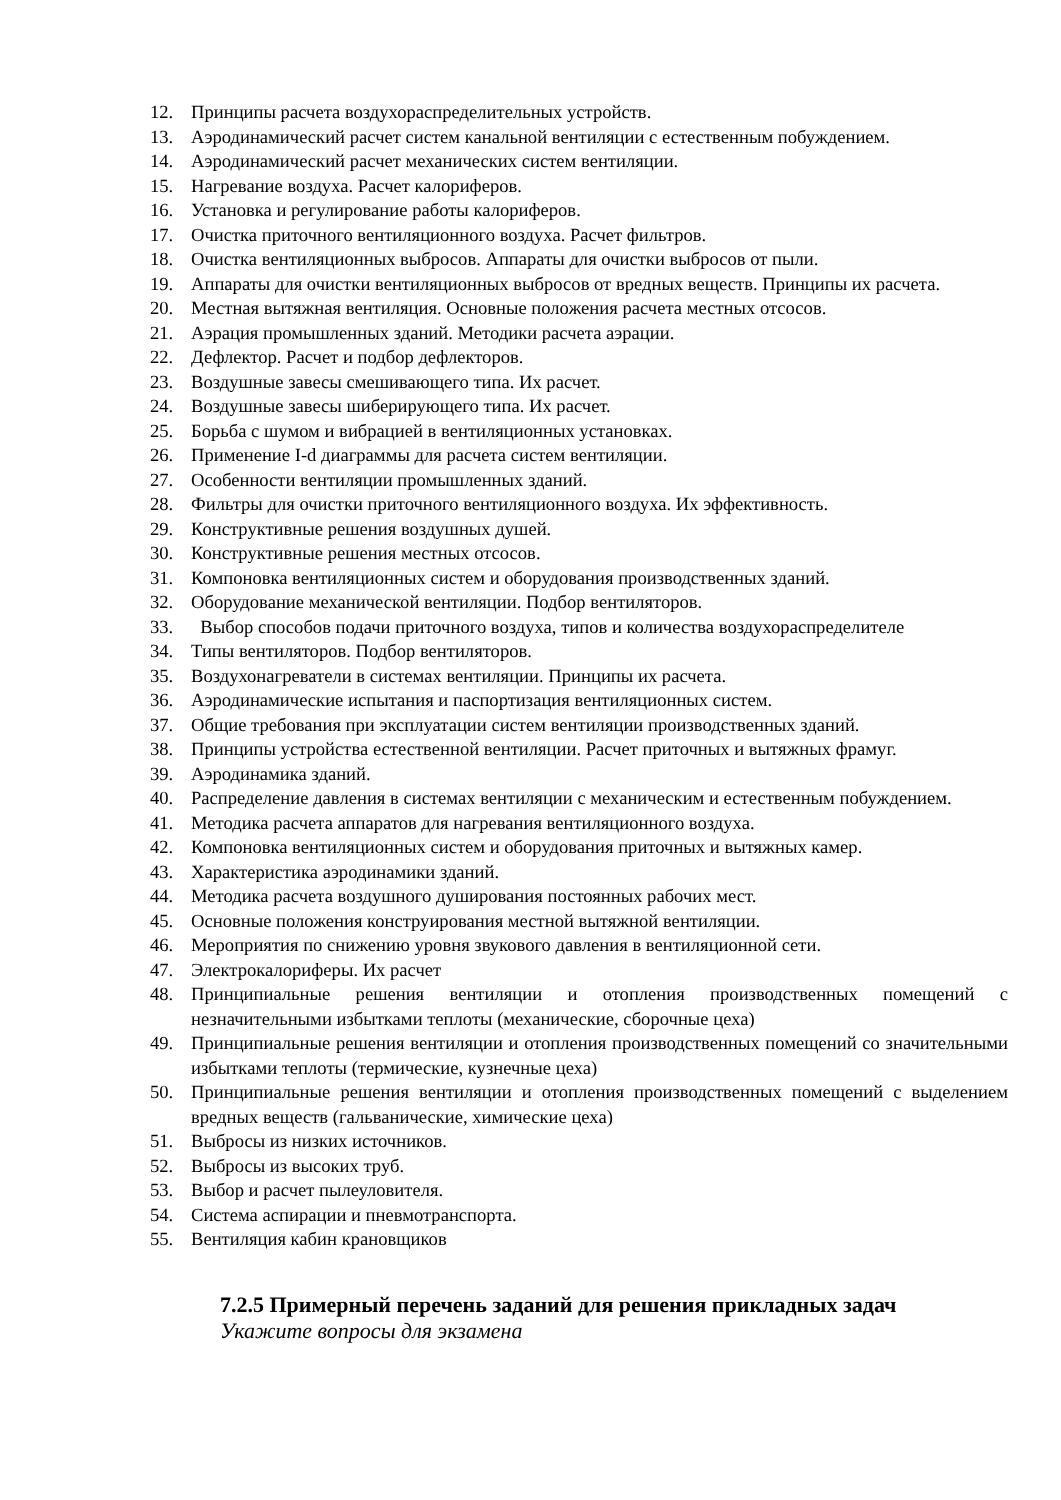12. Принципы расчета воздухораспределительных устройств.
13. Аэродинамический расчет систем канальной вентиляции с естественным побуждением.
14. Аэродинамический расчет механических систем вентиляции.
15. Нагревание воздуха. Расчет калориферов.
16. Установка и регулирование работы калориферов.
17. Очистка приточного вентиляционного воздуха. Расчет фильтров.
18. Очистка вентиляционных выбросов. Аппараты для очистки выбросов от пыли.
19. Аппараты для очистки вентиляционных выбросов от вредных веществ. Принципы их расчета.
20. Местная вытяжная вентиляция. Основные положения расчета местных отсосов.
21. Аэрация промышленных зданий. Методики расчета аэрации.
22. Дефлектор. Расчет и подбор дефлекторов.
23. Воздушные завесы смешивающего типа. Их расчет.
24. Воздушные завесы шиберирующего типа. Их расчет.
25. Борьба с шумом и вибрацией в вентиляционных установках.
26. Применение I-d диаграммы для расчета систем вентиляции.
27. Особенности вентиляции промышленных зданий.
28. Фильтры для очистки приточного вентиляционного воздуха. Их эффективность.
29. Конструктивные решения воздушных душей.
30. Конструктивные решения местных отсосов.
31. Компоновка вентиляционных систем и оборудования производственных зданий.
32. Оборудование механической вентиляции. Подбор вентиляторов.
33. Выбор способов подачи приточного воздуха, типов и количества воздухораспределителе
34. Типы вентиляторов. Подбор вентиляторов.
35. Воздухонагреватели в системах вентиляции. Принципы их расчета.
36. Аэродинамические испытания и паспортизация вентиляционных систем.
37. Общие требования при эксплуатации систем вентиляции производственных зданий.
38. Принципы устройства естественной вентиляции. Расчет приточных и вытяжных фрамуг.
39. Аэродинамика зданий.
40. Распределение давления в системах вентиляции с механическим и естественным побуждением.
41. Методика расчета аппаратов для нагревания вентиляционного воздуха.
42. Компоновка вентиляционных систем и оборудования приточных и вытяжных камер.
43. Характеристика аэродинамики зданий.
44. Методика расчета воздушного душирования постоянных рабочих мест.
45. Основные положения конструирования местной вытяжной вентиляции.
46. Мероприятия по снижению уровня звукового давления в вентиляционной сети.
47. Электрокалориферы. Их расчет
48. Принципиальные решения вентиляции и отопления производственных помещений с незначительными избытками теплоты (механические, сборочные цеха)
49. Принципиальные решения вентиляции и отопления производственных помещений со значительными избытками теплоты (термические, кузнечные цеха)
50. Принципиальные решения вентиляции и отопления производственных помещений с выделением вредных веществ (гальванические, химические цеха)
51. Выбросы из низких источников.
52. Выбросы из высоких труб.
53. Выбор и расчет пылеуловителя.
54. Система аспирации и пневмотранспорта.
55. Вентиляция кабин крановщиков
7.2.5 Примерный перечень заданий для решения прикладных задач
Укажите вопросы для экзамена